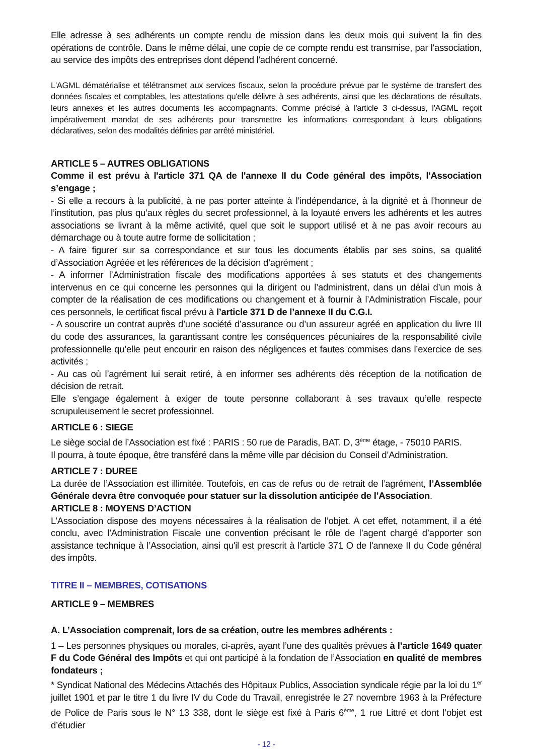Elle adresse à ses adhérents un compte rendu de mission dans les deux mois qui suivent la fin des opérations de contrôle. Dans le même délai, une copie de ce compte rendu est transmise, par l'association, au service des impôts des entreprises dont dépend l'adhérent concerné.
L'AGML dématérialise et télétransmet aux services fiscaux, selon la procédure prévue par le système de transfert des données fiscales et comptables, les attestations qu'elle délivre à ses adhérents, ainsi que les déclarations de résultats, leurs annexes et les autres documents les accompagnants. Comme précisé à l'article 3 ci-dessus, l'AGML reçoit impérativement mandat de ses adhérents pour transmettre les informations correspondant à leurs obligations déclaratives, selon des modalités définies par arrêté ministériel.
ARTICLE 5 – AUTRES OBLIGATIONS
Comme il est prévu à l'article 371 QA de l'annexe II du Code général des impôts, l'Association s’engage ;
- Si elle a recours à la publicité, à ne pas porter atteinte à l’indépendance, à la dignité et à l’honneur de l’institution, pas plus qu’aux règles du secret professionnel, à la loyauté envers les adhérents et les autres associations se livrant à la même activité, quel que soit le support utilisé et à ne pas avoir recours au démarchage ou à toute autre forme de sollicitation ;
- A faire figurer sur sa correspondance et sur tous les documents établis par ses soins, sa qualité d’Association Agréée et les références de la décision d’agrément ;
- A informer l’Administration fiscale des modifications apportées à ses statuts et des changements intervenus en ce qui concerne les personnes qui la dirigent ou l’administrent, dans un délai d’un mois à compter de la réalisation de ces modifications ou changement et à fournir à l’Administration Fiscale, pour ces personnels, le certificat fiscal prévu à l’article 371 D de l’annexe II du C.G.I.
- A souscrire un contrat auprès d’une société d’assurance ou d’un assureur agréé en application du livre III du code des assurances, la garantissant contre les conséquences pécuniaires de la responsabilité civile professionnelle qu’elle peut encourir en raison des négligences et fautes commises dans l’exercice de ses activités ;
- Au cas où l’agrément lui serait retiré, à en informer ses adhérents dès réception de la notification de décision de retrait.
Elle s’engage également à exiger de toute personne collaborant à ses travaux qu’elle respecte scrupuleusement le secret professionnel.
ARTICLE 6 : SIEGE
Le siège social de l’Association est fixé : PARIS : 50 rue de Paradis, BAT. D, 3<sup>ème</sup> étage, - 75010 PARIS.
Il pourra, à toute époque, être transféré dans la même ville par décision du Conseil d’Administration.
ARTICLE 7 : DUREE
La durée de l’Association est illimitée. Toutefois, en cas de refus ou de retrait de l’agrément, l’Assemblée Générale devra être convoquée pour statuer sur la dissolution anticipée de l’Association.
ARTICLE 8 : MOYENS D’ACTION
L’Association dispose des moyens nécessaires à la réalisation de l’objet. A cet effet, notamment, il a été conclu, avec l’Administration Fiscale une convention précisant le rôle de l’agent chargé d’apporter son assistance technique à l’Association, ainsi qu'il est prescrit à l'article 371 O de l'annexe II du Code général des impôts.
TITRE II – MEMBRES, COTISATIONS
ARTICLE 9 – MEMBRES
A. L’Association comprenait, lors de sa création, outre les membres adhérents :
1 – Les personnes physiques ou morales, ci-après, ayant l’une des qualités prévues à l’article 1649 quater F du Code Général des Impôts et qui ont participé à la fondation de l’Association en qualité de membres fondateurs ;
* Syndicat National des Médecins Attachés des Hôpitaux Publics, Association syndicale régie par la loi du 1<sup>er</sup> juillet 1901 et par le titre 1 du livre IV du Code du Travail, enregistrée le 27 novembre 1963 à la Préfecture de Police de Paris sous le N° 13 338, dont le siège est fixé à Paris 6<sup>ème</sup>, 1 rue Littré et dont l’objet est d’étudier
- 12 -